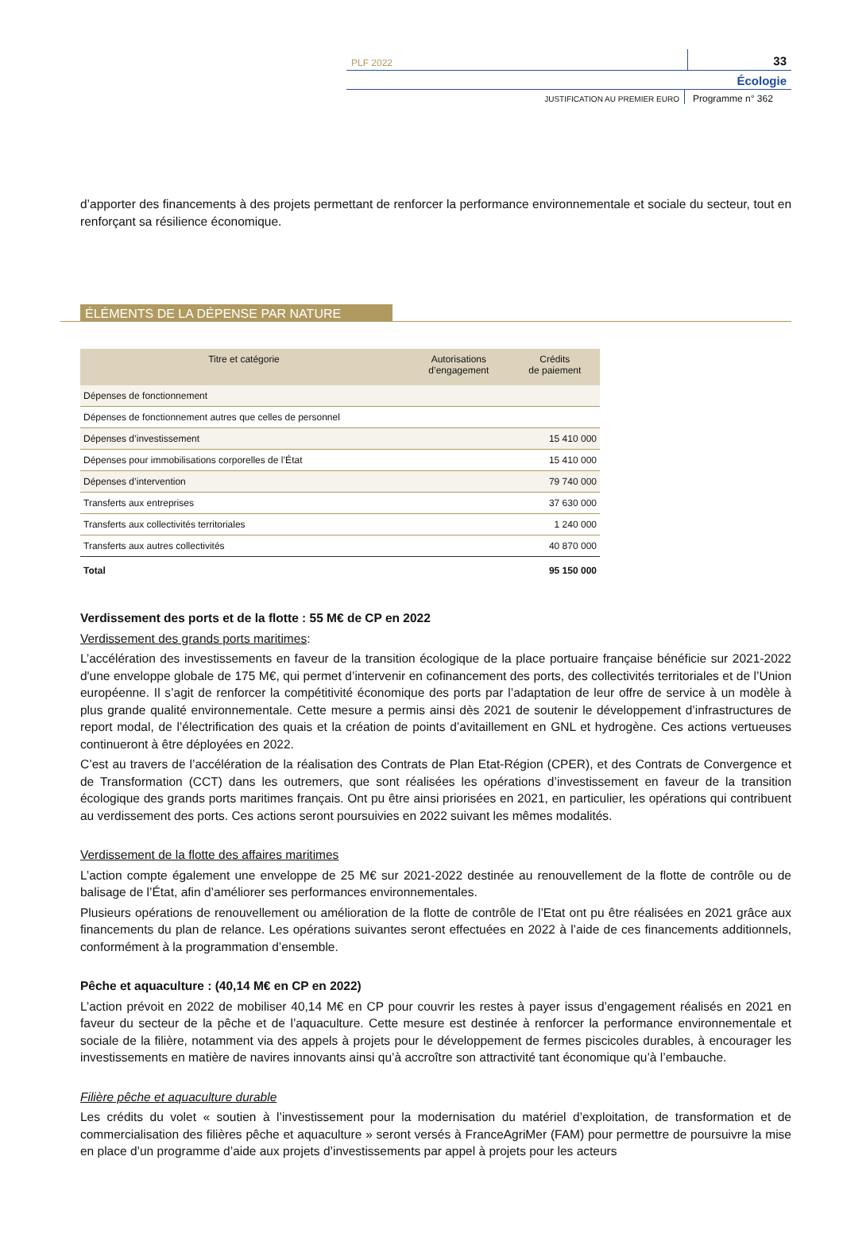PLF 2022
33
Écologie
JUSTIFICATION AU PREMIER EURO
Programme n° 362
d’apporter des financements à des projets permettant de renforcer la performance environnementale et sociale du secteur, tout en renforçant sa résilience économique.
ÉLÉMENTS DE LA DÉPENSE PAR NATURE
| Titre et catégorie | Autorisations d’engagement | Crédits de paiement |
| --- | --- | --- |
| Dépenses de fonctionnement | | |
| Dépenses de fonctionnement autres que celles de personnel | | |
| Dépenses d’investissement | | 15 410 000 |
| Dépenses pour immobilisations corporelles de l’État | | 15 410 000 |
| Dépenses d’intervention | | 79 740 000 |
| Transferts aux entreprises | | 37 630 000 |
| Transferts aux collectivités territoriales | | 1 240 000 |
| Transferts aux autres collectivités | | 40 870 000 |
| Total | | 95 150 000 |
Verdissement des ports et de la flotte : 55 M€ de CP en 2022
Verdissement des grands ports maritimes :
L’accélération des investissements en faveur de la transition écologique de la place portuaire française bénéficie sur 2021-2022 d'une enveloppe globale de 175 M€, qui permet d’intervenir en cofinancement des ports, des collectivités territoriales et de l’Union européenne. Il s’agit de renforcer la compétitivité économique des ports par l’adaptation de leur offre de service à un modèle à plus grande qualité environnementale. Cette mesure a permis ainsi dès 2021 de soutenir le développement d’infrastructures de report modal, de l’électrification des quais et la création de points d’avitaillement en GNL et hydrogène. Ces actions vertueuses continueront à être déployées en 2022.
C’est au travers de l’accélération de la réalisation des Contrats de Plan Etat-Région (CPER), et des Contrats de Convergence et de Transformation (CCT) dans les outremers, que sont réalisées les opérations d’investissement en faveur de la transition écologique des grands ports maritimes français. Ont pu être ainsi priorisées en 2021, en particulier, les opérations qui contribuent au verdissement des ports. Ces actions seront poursuivies en 2022 suivant les mêmes modalités.
Verdissement de la flotte des affaires maritimes
L’action compte également une enveloppe de 25 M€ sur 2021-2022 destinée au renouvellement de la flotte de contrôle ou de balisage de l’État, afin d’améliorer ses performances environnementales.
Plusieurs opérations de renouvellement ou amélioration de la flotte de contrôle de l’Etat ont pu être réalisées en 2021 grâce aux financements du plan de relance. Les opérations suivantes seront effectuées en 2022 à l’aide de ces financements additionnels, conformément à la programmation d’ensemble.
Pêche et aquaculture : (40,14 M€ en CP en 2022)
L’action prévoit en 2022 de mobiliser 40,14 M€ en CP pour couvrir les restes à payer issus d’engagement réalisés en 2021 en faveur du secteur de la pêche et de l’aquaculture. Cette mesure est destinée à renforcer la performance environnementale et sociale de la filière, notamment via des appels à projets pour le développement de fermes piscicoles durables, à encourager les investissements en matière de navires innovants ainsi qu’à accroître son attractivité tant économique qu’à l’embauche.
Filière pêche et aquaculture durable
Les crédits du volet « soutien à l’investissement pour la modernisation du matériel d’exploitation, de transformation et de commercialisation des filières pêche et aquaculture » seront versés à FranceAgriMer (FAM) pour permettre de poursuivre la mise en place d’un programme d’aide aux projets d’investissements par appel à projets pour les acteurs